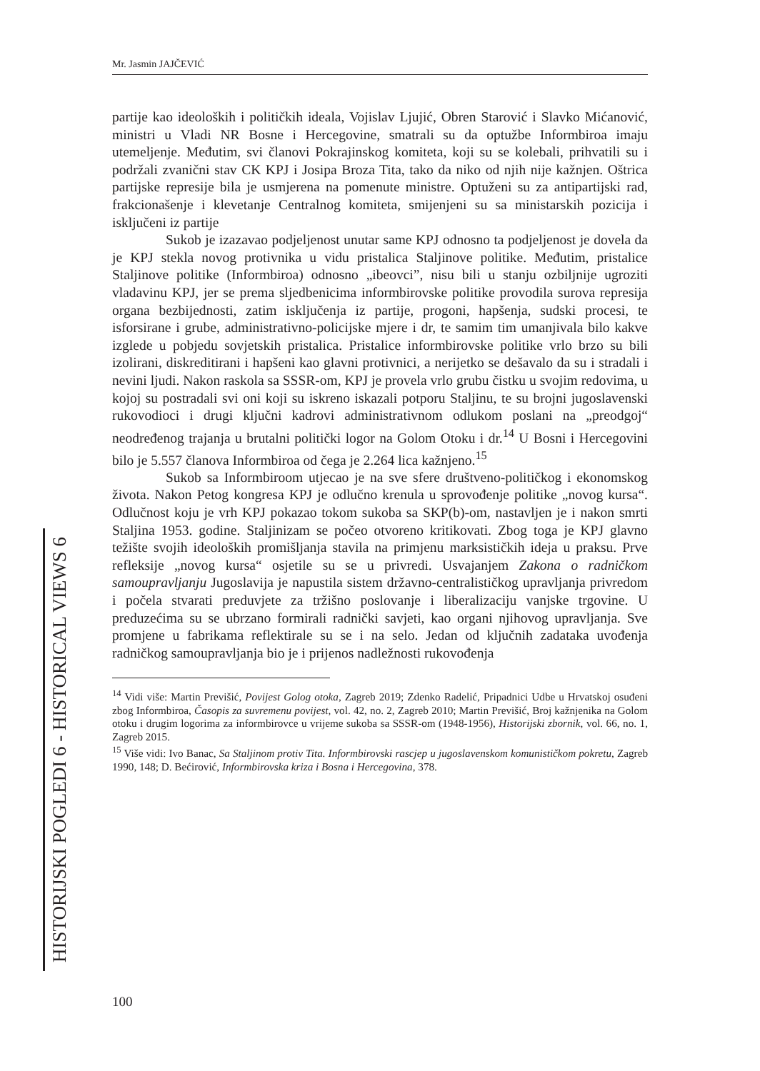Mr. Jasmin JAJČEVIĆ
partije kao ideoloških i političkih ideala, Vojislav Ljujić, Obren Starović i Slavko Mićanović, ministri u Vladi NR Bosne i Hercegovine, smatrali su da optužbe Informbiroa imaju utemeljenje. Međutim, svi članovi Pokrajinskog komiteta, koji su se kolebali, prihvatili su i podržali zvanični stav CK KPJ i Josipa Broza Tita, tako da niko od njih nije kažnjen. Oštrica partijske represije bila je usmjerena na pomenute ministre. Optuženi su za antipartijski rad, frakcionašenje i klevetanje Centralnog komiteta, smijenjeni su sa ministarskih pozicija i isključeni iz partije
Sukob je izazavao podjeljenost unutar same KPJ odnosno ta podjeljenost je dovela da je KPJ stekla novog protivnika u vidu pristalica Staljinove politike. Međutim, pristalice Staljinove politike (Informbiroa) odnosno „ibeovci”, nisu bili u stanju ozbiljnije ugroziti vladavinu KPJ, jer se prema sljedbenicima informbirovske politike provodila surova represija organa bezbijednosti, zatim isključenja iz partije, progoni, hapšenja, sudski procesi, te isforsirane i grube, administrativno-policijske mjere i dr, te samim tim umanjivala bilo kakve izglede u pobjedu sovjetskih pristalica. Pristalice informbirovske politike vrlo brzo su bili izolirani, diskreditirani i hapšeni kao glavni protivnici, a nerijetko se dešavalo da su i stradali i nevini ljudi. Nakon raskola sa SSSR-om, KPJ je provela vrlo grubu čistku u svojim redovima, u kojoj su postradali svi oni koji su iskreno iskazali potporu Staljinu, te su brojni jugoslavenski rukovodioci i drugi ključni kadrovi administrativnom odlukom poslani na „preodgoj“ neodređenog trajanja u brutalni politički logor na Golom Otoku i dr.<sup>14</sup> U Bosni i Hercegovini bilo je 5.557 članova Informbiroa od čega je 2.264 lica kažnjeno.<sup>15</sup>
Sukob sa Informbiroom utjecao je na sve sfere društveno-političkog i ekonomskog života. Nakon Petog kongresa KPJ je odlučno krenula u sprovođenje politike „novog kursa“. Odlučnost koju je vrh KPJ pokazao tokom sukoba sa SKP(b)-om, nastavljen je i nakon smrti Staljina 1953. godine. Staljinizam se počeo otvoreno kritikovati. Zbog toga je KPJ glavno težište svojih ideoloških promišljanja stavila na primjenu marksističkih ideja u praksu. Prve refleksije „novog kursa“ osjetile su se u privredi. Usvajanjem Zakona o radničkom samoupravljanju Jugoslavija je napustila sistem državno-centralističkog upravljanja privredom i počela stvarati preduvjete za tržišno poslovanje i liberalizaciju vanjske trgovine. U preduzećima su se ubrzano formirali radnički savjeti, kao organi njihovog upravljanja. Sve promjene u fabrikama reflektirale su se i na selo. Jedan od ključnih zadataka uvođenja radničkog samoupravljanja bio je i prijenos nadležnosti rukovođenja
<sup>14</sup> Vidi više: Martin Previšić, Povijest Golog otoka, Zagreb 2019; Zdenko Radelić, Pripadnici Udbe u Hrvatskoj osuđeni zbog Informbiroa, Časopis za suvremenu povijest, vol. 42, no. 2, Zagreb 2010; Martin Previšić, Broj kažnjenika na Golom otoku i drugim logorima za informbirovce u vrijeme sukoba sa SSSR-om (1948-1956), Historijski zbornik, vol. 66, no. 1, Zagreb 2015.
<sup>15</sup> Više vidi: Ivo Banac, Sa Staljinom protiv Tita. Informbirovski rascjep u jugoslavenskom komunističkom pokretu, Zagreb 1990, 148; D. Bećirović, Informbirovska kriza i Bosna i Hercegovina, 378.
HISTORIJSKI POGLEDI 6 - HISTORICAL VIEWS 6
100